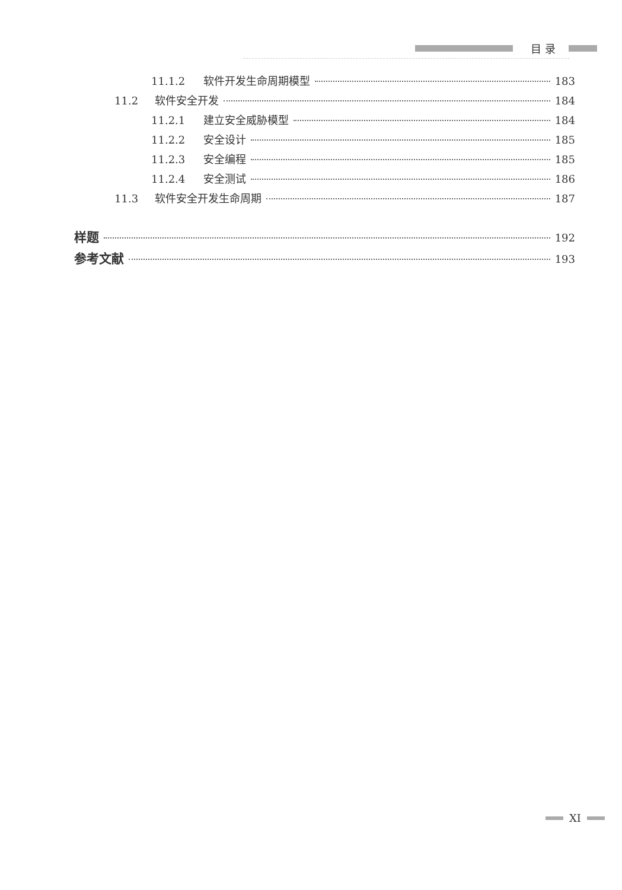目 录
11.1.2 软件开发生命周期模型 183
11.2 软件安全开发 184
11.2.1 建立安全威胁模型 184
11.2.2 安全设计 185
11.2.3 安全编程 185
11.2.4 安全测试 186
11.3 软件安全开发生命周期 187
样题 192
参考文献 193
XI